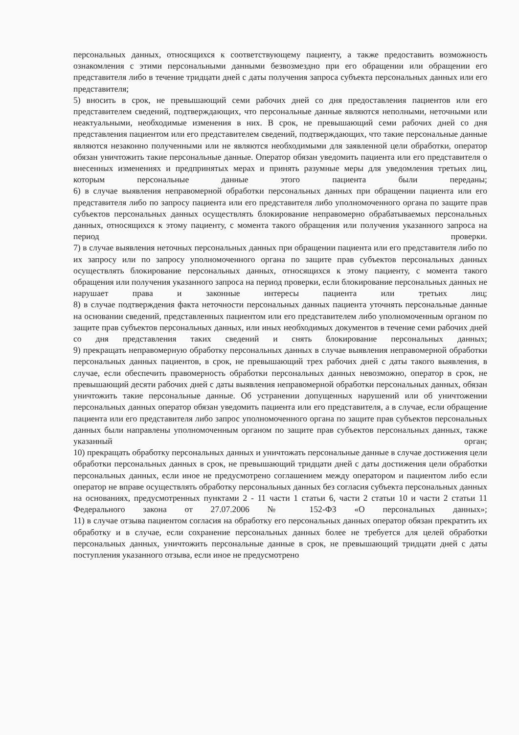персональных данных, относящихся к соответствующему пациенту, а также предоставить возможность ознакомления с этими персональными данными безвозмездно при его обращении или обращении его представителя либо в течение тридцати дней с даты получения запроса субъекта персональных данных или его представителя;
5) вносить в срок, не превышающий семи рабочих дней со дня предоставления пациентов или его представителем сведений, подтверждающих, что персональные данные являются неполными, неточными или неактуальными, необходимые изменения в них. В срок, не превышающий семи рабочих дней со дня представления пациентом или его представителем сведений, подтверждающих, что такие персональные данные являются незаконно полученными или не являются необходимыми для заявленной цели обработки, оператор обязан уничтожить такие персональные данные. Оператор обязан уведомить пациента или его представителя о внесенных изменениях и предпринятых мерах и принять разумные меры для уведомления третьих лиц, которым персональные данные этого пациента были переданы;
6) в случае выявления неправомерной обработки персональных данных при обращении пациента или его представителя либо по запросу пациента или его представителя либо уполномоченного органа по защите прав субъектов персональных данных осуществлять блокирование неправомерно обрабатываемых персональных данных, относящихся к этому пациенту, с момента такого обращения или получения указанного запроса на период проверки.
7) в случае выявления неточных персональных данных при обращении пациента или его представителя либо по их запросу или по запросу уполномоченного органа по защите прав субъектов персональных данных осуществлять блокирование персональных данных, относящихся к этому пациенту, с момента такого обращения или получения указанного запроса на период проверки, если блокирование персональных данных не нарушает права и законные интересы пациента или третьих лиц;
8) в случае подтверждения факта неточности персональных данных пациента уточнять персональные данные на основании сведений, представленных пациентом или его представителем либо уполномоченным органом по защите прав субъектов персональных данных, или иных необходимых документов в течение семи рабочих дней со дня представления таких сведений и снять блокирование персональных данных;
9) прекращать неправомерную обработку персональных данных в случае выявления неправомерной обработки персональных данных пациентов, в срок, не превышающий трех рабочих дней с даты такого выявления, в случае, если обеспечить правомерность обработки персональных данных невозможно, оператор в срок, не превышающий десяти рабочих дней с даты выявления неправомерной обработки персональных данных, обязан уничтожить такие персональные данные. Об устранении допущенных нарушений или об уничтожении персональных данных оператор обязан уведомить пациента или его представителя, а в случае, если обращение пациента или его представителя либо запрос уполномоченного органа по защите прав субъектов персональных данных были направлены уполномоченным органом по защите прав субъектов персональных данных, также указанный орган;
10) прекращать обработку персональных данных и уничтожать персональные данные в случае достижения цели обработки персональных данных в срок, не превышающий тридцати дней с даты достижения цели обработки персональных данных, если иное не предусмотрено соглашением между оператором и пациентом либо если оператор не вправе осуществлять обработку персональных данных без согласия субъекта персональных данных на основаниях, предусмотренных пунктами 2 - 11 части 1 статьи 6, части 2 статьи 10 и части 2 статьи 11 Федерального закона от 27.07.2006 № 152-ФЗ «О персональных данных»;
11) в случае отзыва пациентом согласия на обработку его персональных данных оператор обязан прекратить их обработку и в случае, если сохранение персональных данных более не требуется для целей обработки персональных данных, уничтожить персональные данные в срок, не превышающий тридцати дней с даты поступления указанного отзыва, если иное не предусмотрено